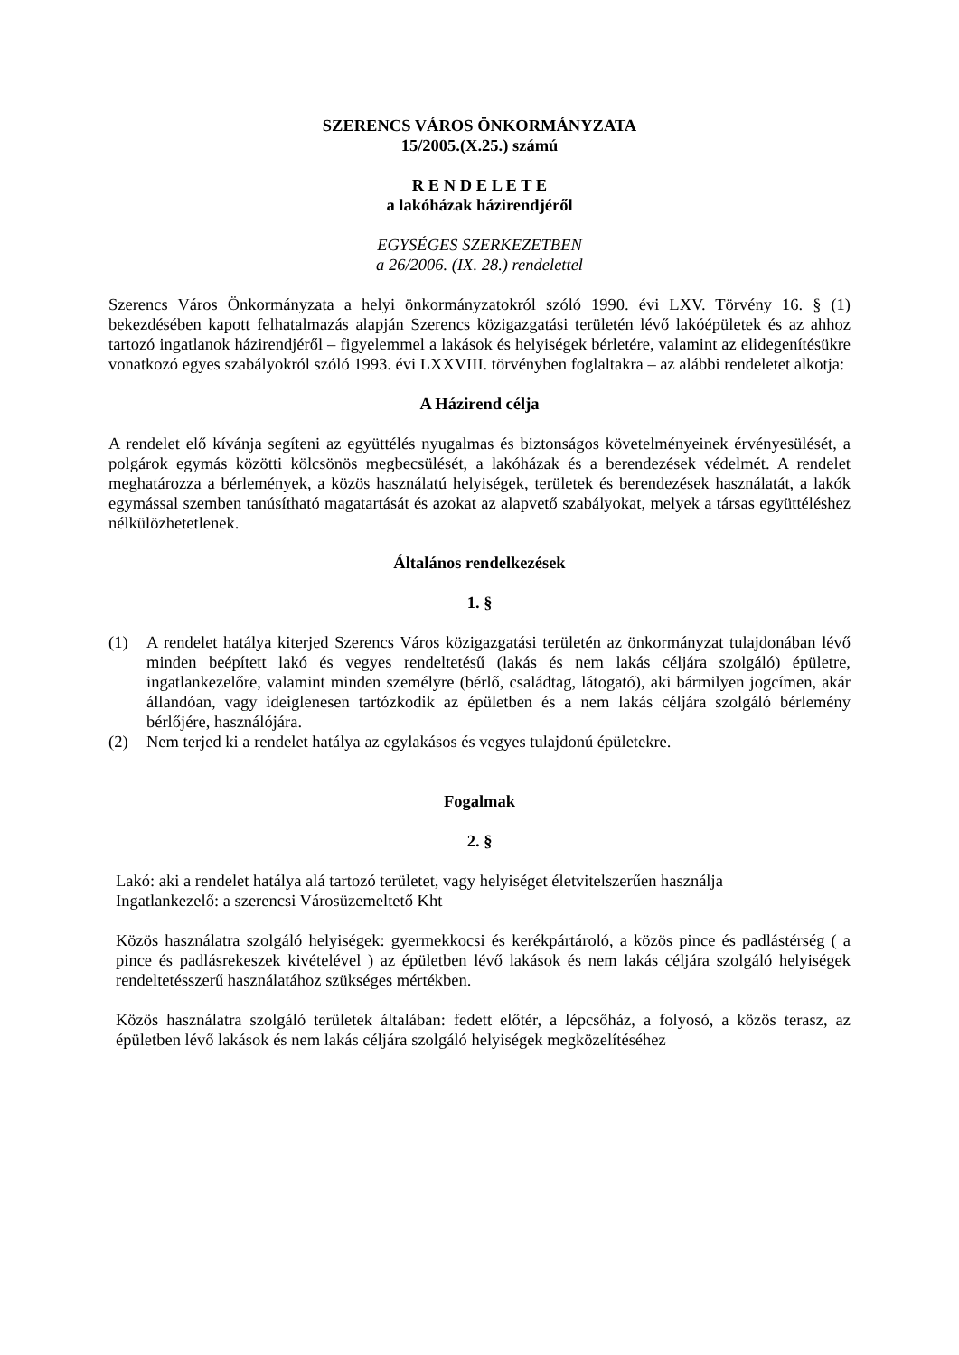SZERENCS VÁROS ÖNKORMÁNYZATA
15/2005.(X.25.) számú
R E N D E L E T E
a lakóházak házirendjéről
EGYSÉGES SZERKEZETBEN
a 26/2006. (IX. 28.) rendelettel
Szerencs Város Önkormányzata a helyi önkormányzatokról szóló 1990. évi LXV. Törvény 16. § (1) bekezdésében kapott felhatalmazás alapján Szerencs közigazgatási területén lévő lakóépületek és az ahhoz tartozó ingatlanok házirendjéről – figyelemmel a lakások és helyiségek bérletére, valamint az elidegenítésükre vonatkozó egyes szabályokról szóló 1993. évi LXXVIII. törvényben foglaltakra – az alábbi rendeletet alkotja:
A Házirend célja
A rendelet elő kívánja segíteni az együttélés nyugalmas és biztonságos követelményeinek érvényesülését, a polgárok egymás közötti kölcsönös megbecsülését, a lakóházak és a berendezések védelmét. A rendelet meghatározza a bérlemények, a közös használatú helyiségek, területek és berendezések használatát, a lakók egymással szemben tanúsítható magatartását és azokat az alapvető szabályokat, melyek a társas együttéléshez nélkülözhetetlenek.
Általános rendelkezések
1. §
(1) A rendelet hatálya kiterjed Szerencs Város közigazgatási területén az önkormányzat tulajdonában lévő minden beépített lakó és vegyes rendeltetésű (lakás és nem lakás céljára szolgáló) épületre, ingatlankezelőre, valamint minden személyre (bérlő, családtag, látogató), aki bármilyen jogcímen, akár állandóan, vagy ideiglenesen tartózkodik az épületben és a nem lakás céljára szolgáló bérlemény bérlőjére, használójára.
(2) Nem terjed ki a rendelet hatálya az egylakásos és vegyes tulajdonú épületekre.
Fogalmak
2. §
Lakó: aki a rendelet hatálya alá tartozó területet, vagy helyiséget életvitelszerűen használja
Ingatlankezelő: a szerencsi Városüzemeltető Kht
Közös használatra szolgáló helyiségek: gyermekkocsi és kerékpártároló, a közös pince és padlástérség ( a pince és padlásrekeszek kivételével ) az épületben lévő lakások és nem lakás céljára szolgáló helyiségek rendeltetésszerű használatához szükséges mértékben.
Közös használatra szolgáló területek általában: fedett előtér, a lépcsőház, a folyosó, a közös terasz, az épületben lévő lakások és nem lakás céljára szolgáló helyiségek megközelítéséhez